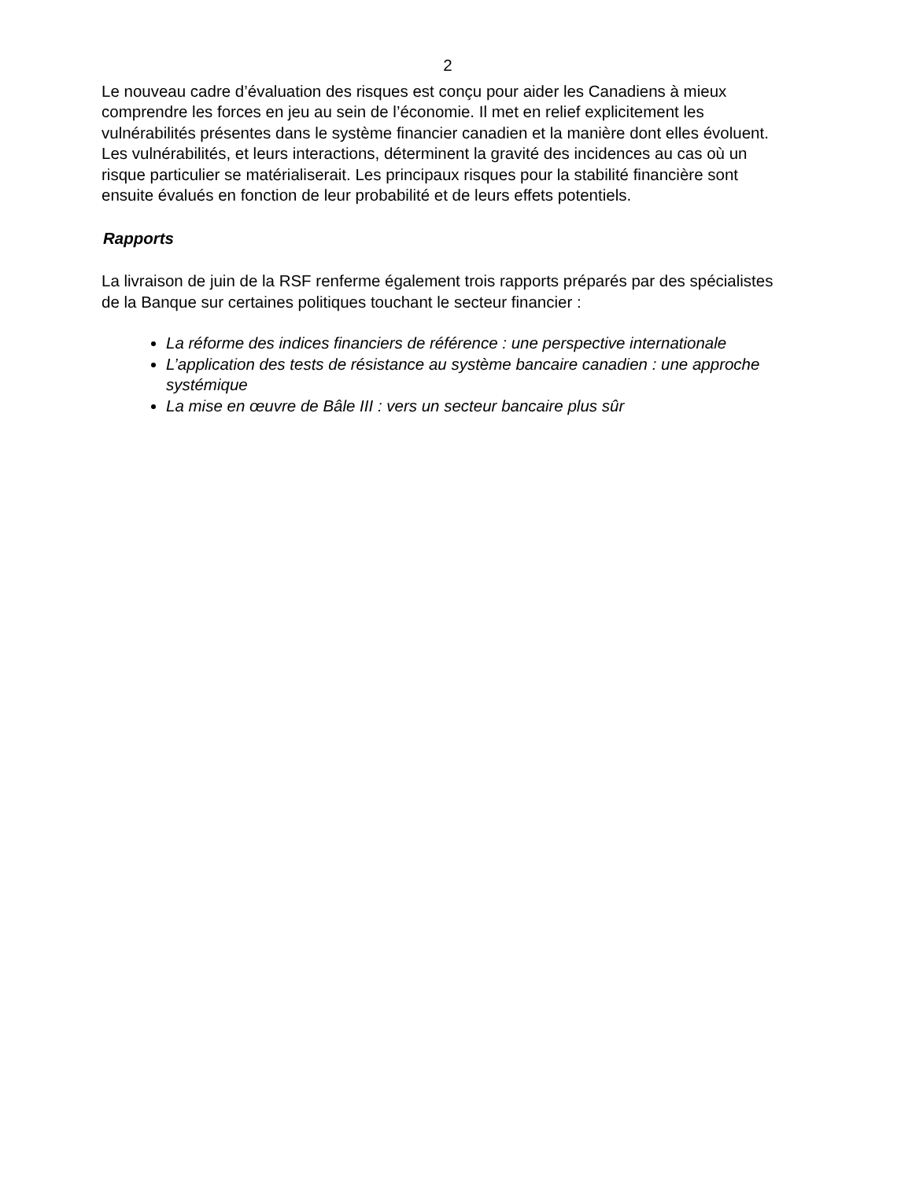2
Le nouveau cadre d’évaluation des risques est conçu pour aider les Canadiens à mieux comprendre les forces en jeu au sein de l’économie. Il met en relief explicitement les vulnérabilités présentes dans le système financier canadien et la manière dont elles évoluent. Les vulnérabilités, et leurs interactions, déterminent la gravité des incidences au cas où un risque particulier se matérialiserait. Les principaux risques pour la stabilité financière sont ensuite évalués en fonction de leur probabilité et de leurs effets potentiels.
Rapports
La livraison de juin de la RSF renferme également trois rapports préparés par des spécialistes de la Banque sur certaines politiques touchant le secteur financier :
La réforme des indices financiers de référence : une perspective internationale
L’application des tests de résistance au système bancaire canadien : une approche systémique
La mise en œuvre de Bâle III : vers un secteur bancaire plus sûr